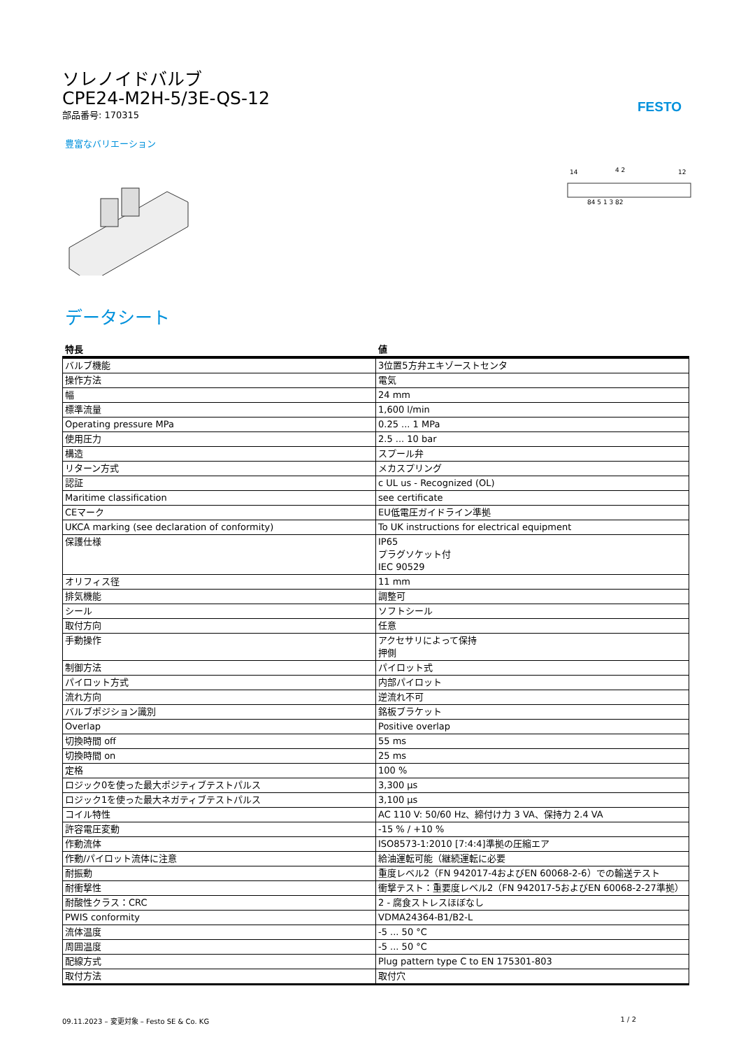FESTO
ソレノイドバルブ
CPE24-M2H-5/3E-QS-12
部品番号: 170315
豊富なバリエーション
14
12
4 2
84 5 1 3 82
データシート
| 特長 | 値 |
| --- | --- |
| バルブ機能 | 3位置5方弁エキゾーストセンタ |
| 操作方法 | 電気 |
| 幅 | 24 mm |
| 標準流量 | 1,600 l/min |
| Operating pressure MPa | 0.25 ... 1 MPa |
| 使用圧力 | 2.5 ... 10 bar |
| 構造 | スプール弁 |
| リターン方式 | メカスプリング |
| 認証 | c UL us - Recognized (OL) |
| Maritime classification | see certificate |
| CEマーク | EU低電圧ガイドライン準拠 |
| UKCA marking (see declaration of conformity) | To UK instructions for electrical equipment |
| 保護仕様 | IP65 プラグソケット付 IEC 90529 |
| オリフィス径 | 11 mm |
| 排気機能 | 調整可 |
| シール | ソフトシール |
| 取付方向 | 任意 |
| 手動操作 | アクセサリによって保持 押側 |
| 制御方法 | パイロット式 |
| パイロット方式 | 内部パイロット |
| 流れ方向 | 逆流れ不可 |
| バルブポジション識別 | 銘板ブラケット |
| Overlap | Positive overlap |
| 切換時間 off | 55 ms |
| 切換時間 on | 25 ms |
| 定格 | 100 % |
| ロジック0を使った最大ポジティブテストパルス | 3,300 µs |
| ロジック1を使った最大ネガティブテストパルス | 3,100 µs |
| コイル特性 | AC 110 V: 50/60 Hz、締付け力 3 VA、保持力 2.4 VA |
| 許容電圧変動 | -15 % / +10 % |
| 作動流体 | ISO8573-1:2010 [7:4:4]準拠の圧縮エア |
| 作動/パイロット流体に注意 | 給油運転可能（継続運転に必要 |
| 耐振動 | 重度レベル2（FN 942017-4およびEN 60068-2-6）での輸送テスト |
| 耐衝撃性 | 衝撃テスト：重要度レベル2（FN 942017-5およびEN 60068-2-27準拠） |
| 耐酸性クラス：CRC | 2 - 腐食ストレスほぼなし |
| PWIS conformity | VDMA24364-B1/B2-L |
| 流体温度 | -5 ... 50 °C |
| 周囲温度 | -5 ... 50 °C |
| 配線方式 | Plug pattern type C to EN 175301-803 |
| 取付方法 | 取付穴 |
09.11.2023 – 変更対象 – Festo SE & Co. KG 1 / 2